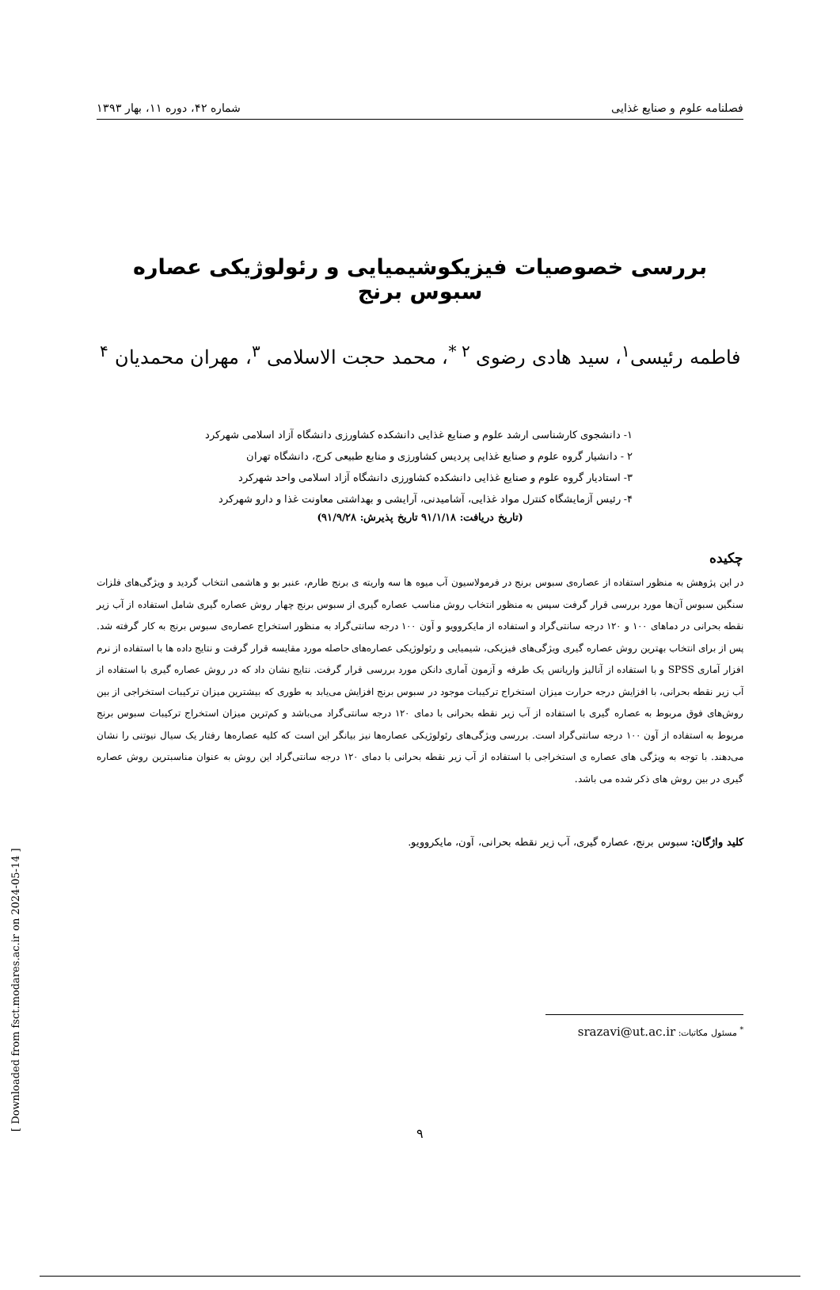فصلنامه علوم و صنایع غذایی شماره ۴۲، دوره ۱۱، بهار ۱۳۹۳
بررسی خصوصیات فیزیکوشیمیایی و رئولوژیکی عصاره سبوس برنج
فاطمه رئیسی<sup>۱</sup>، سید هادی رضوی <sup>۲ *</sup>، محمد حجت الاسلامی <sup>۳</sup>، مهران محمدیان <sup>۴</sup>
۱- دانشجوی کارشناسی ارشد علوم و صنایع غذایی دانشکده کشاورزی دانشگاه آزاد اسلامی شهرکرد
۲ - دانشیار گروه علوم و صنایع غذایی پردیس کشاورزی و منابع طبیعی کرج، دانشگاه تهران
۳- استادیار گروه علوم و صنایع غذایی دانشکده کشاورزی دانشگاه آزاد اسلامی واحد شهرکرد
۴- رئیس آزمایشگاه کنترل مواد غذایی، آشامیدنی، آرایشی و بهداشتی معاونت غذا و دارو شهرکرد
(تاریخ دریافت: ۹۱/۱/۱۸ تاریخ پذیرش: ۹۱/۹/۲۸)
چکیده
در این پژوهش به منظور استفاده از عصاره‌ی سبوس برنج در فرمولاسیون آب میوه ها سه واریته ی برنج طارم، عنبر بو و هاشمی انتخاب گردید و ویژگی‌های فلزات سنگین سبوس آن‌ها مورد بررسی قرار گرفت سپس به منظور انتخاب روش مناسب عصاره گیری از سبوس برنج چهار روش عصاره گیری شامل استفاده از آب زیر نقطه بحرانی در دماهای ۱۰۰ و ۱۲۰ درجه سانتی‌گراد و استفاده از مایکروویو و آون ۱۰۰ درجه سانتی‌گراد به منظور استخراج عصاره‌ی سبوس برنج به کار گرفته شد. پس از برای انتخاب بهترین روش عصاره گیری ویژگی‌های فیزیکی، شیمیایی و رئولوژیکی عصاره‌های حاصله مورد مقایسه قرار گرفت و نتایج داده ها با استفاده از نرم افزار آماری SPSS و با استفاده از آنالیز واریانس یک طرفه و آزمون آماری دانکن مورد بررسی قرار گرفت. نتایج نشان داد که در روش عصاره گیری با استفاده از آب زیر نقطه بحرانی، با افزایش درجه حرارت میزان استخراج ترکیبات موجود در سبوس برنج افزایش می‌یابد به طوری که بیشترین میزان ترکیبات استخراجی از بین روش‌های فوق مربوط به عصاره گیری با استفاده از آب زیر نقطه بحرانی با دمای ۱۲۰ درجه سانتی‌گراد می‌باشد و کم‌ترین میزان استخراج ترکیبات سبوس برنج مربوط به استفاده از آون ۱۰۰ درجه سانتی‌گراد است. بررسی ویژگی‌های رئولوژیکی عصاره‌ها نیز بیانگر این است که کلیه عصاره‌ها رفتار یک سیال نیوتنی را نشان می‌دهند. با توجه به ویژگی های عصاره ی استخراجی با استفاده از آب زیر نقطه بحرانی با دمای ۱۲۰ درجه سانتی‌گراد این روش به عنوان مناسبترین روش عصاره گیری در بین روش های ذکر شده می باشد.
کلید واژگان: سبوس برنج، عصاره گیری، آب زیر نقطه بحرانی، آون، مایکروویو.
<sup>*</sup> مسئول مکاتبات: srazavi@ut.ac.ir
۹
[ Downloaded from fsct.modares.ac.ir on 2024-05-14 ]